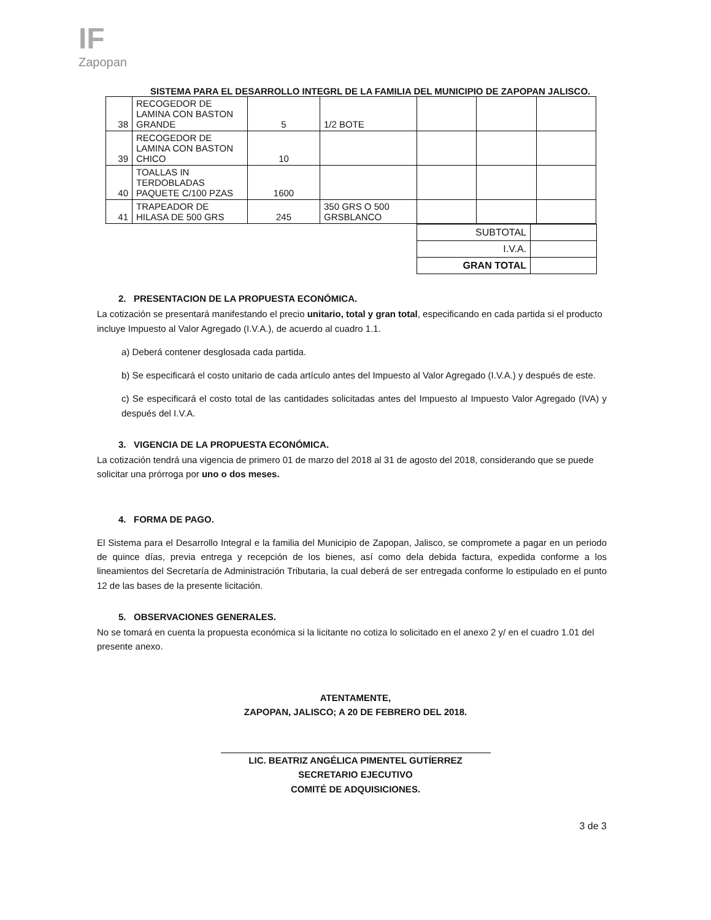IF
Zapopan
SISTEMA PARA EL DESARROLLO INTEGRL DE LA FAMILIA DEL MUNICIPIO DE ZAPOPAN JALISCO.
| 38 | RECOGEDOR DE LAMINA CON BASTON GRANDE | 5 | 1/2 BOTE | | | |
| 39 | RECOGEDOR DE LAMINA CON BASTON CHICO | 10 | | | | |
| 40 | TOALLAS IN TERDOBLADAS PAQUETE C/100 PZAS | 1600 | | | | |
| 41 | TRAPEADOR DE HILASA DE 500 GRS | 245 | 350 GRS O 500 GRSBLANCO | | | |
| SUBTOTAL | |
| I.V.A. | |
| GRAN TOTAL | |
2. PRESENTACION DE LA PROPUESTA ECONÓMICA.
La cotización se presentará manifestando el precio unitario, total y gran total, especificando en cada partida si el producto incluye Impuesto al Valor Agregado (I.V.A.), de acuerdo al cuadro 1.1.
a) Deberá contener desglosada cada partida.
b) Se especificará el costo unitario de cada artículo antes del Impuesto al Valor Agregado (I.V.A.) y después de este.
c) Se especificará el costo total de las cantidades solicitadas antes del Impuesto al Impuesto Valor Agregado (IVA) y después del I.V.A.
3. VIGENCIA DE LA PROPUESTA ECONÓMICA.
La cotización tendrá una vigencia de primero 01 de marzo del 2018 al 31 de agosto del 2018, considerando que se puede solicitar una prórroga por uno o dos meses.
4. FORMA DE PAGO.
El Sistema para el Desarrollo Integral e la familia del Municipio de Zapopan, Jalisco, se compromete a pagar en un periodo de quince días, previa entrega y recepción de los bienes, así como dela debida factura, expedida conforme a los lineamientos del Secretaría de Administración Tributaria, la cual deberá de ser entregada conforme lo estipulado en el punto 12 de las bases de la presente licitación.
5. OBSERVACIONES GENERALES.
No se tomará en cuenta la propuesta económica si la licitante no cotiza lo solicitado en el anexo 2 y/ en el cuadro 1.01 del presente anexo.
ATENTAMENTE,
ZAPOPAN, JALISCO; A 20 DE FEBRERO DEL 2018.
LIC. BEATRIZ ANGÉLICA PIMENTEL GUTÍERREZ
SECRETARIO EJECUTIVO
COMITÉ DE ADQUISICIONES.
3 de 3